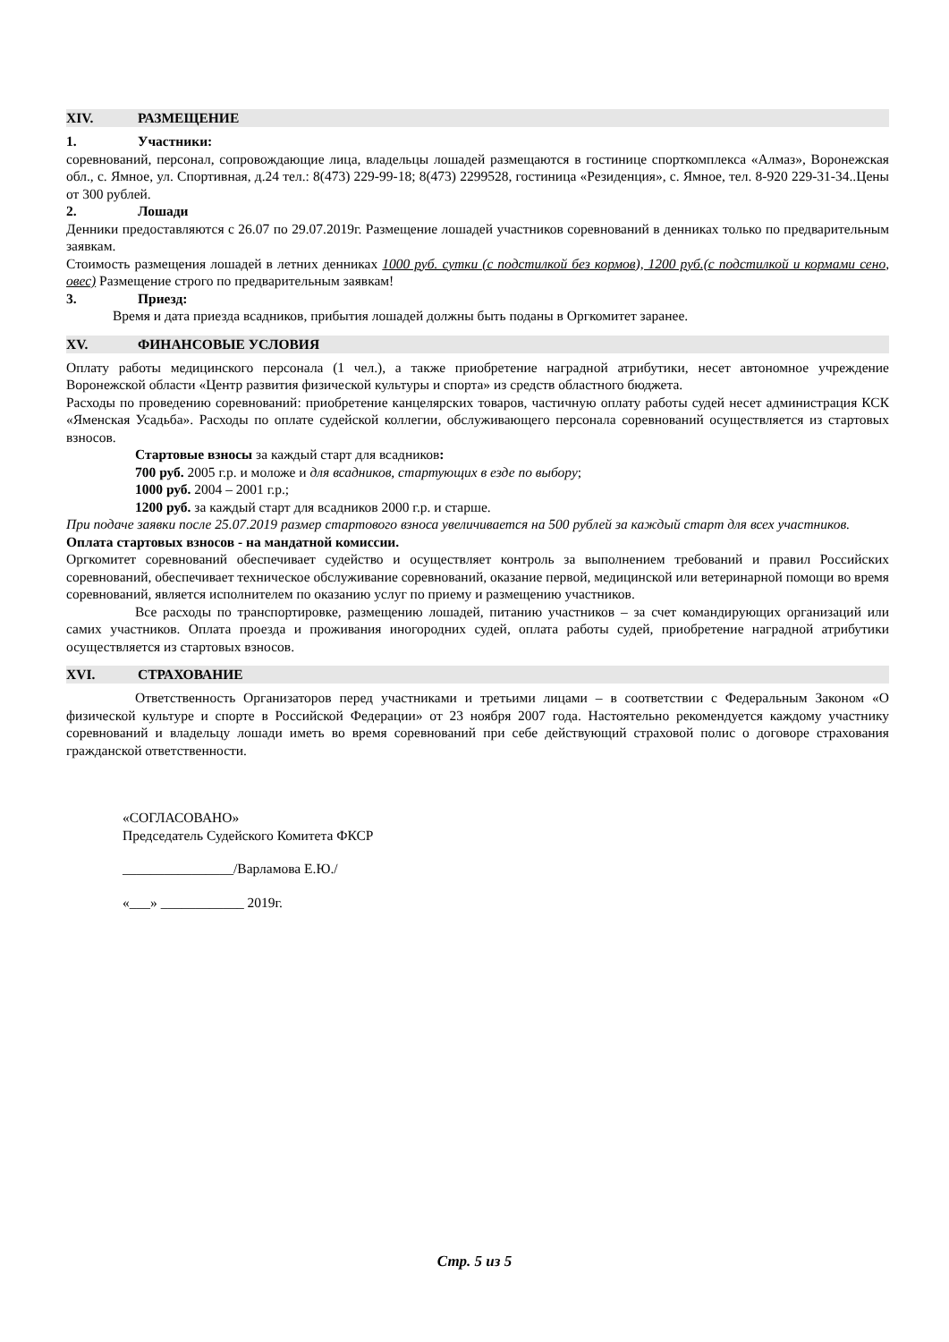XIV. РАЗМЕЩЕНИЕ
1. Участники:
соревнований, персонал, сопровождающие лица, владельцы лошадей размещаются в гостинице спорткомплекса «Алмаз», Воронежская обл., с. Ямное, ул. Спортивная, д.24 тел.: 8(473) 229-99-18; 8(473) 2299528, гостиница «Резиденция», с. Ямное, тел. 8-920 229-31-34..Цены от 300 рублей.
2. Лошади
Денники предоставляются с 26.07 по 29.07.2019г. Размещение лошадей участников соревнований в денниках только по предварительным заявкам.
Стоимость размещения лошадей в летних денниках 1000 руб. сутки (с подстилкой без кормов), 1200 руб.(с подстилкой и кормами сено, овес) Размещение строго по предварительным заявкам!
3. Приезд:
Время и дата приезда всадников, прибытия лошадей должны быть поданы в Оргкомитет заранее.
XV. ФИНАНСОВЫЕ УСЛОВИЯ
Оплату работы медицинского персонала (1 чел.), а также приобретение наградной атрибутики, несет автономное учреждение Воронежской области «Центр развития физической культуры и спорта» из средств областного бюджета.
Расходы по проведению соревнований: приобретение канцелярских товаров, частичную оплату работы судей несет администрация КСК «Яменская Усадьба». Расходы по оплате судейской коллегии, обслуживающего персонала соревнований осуществляется из стартовых взносов.
Стартовые взносы за каждый старт для всадников:
700 руб. 2005 г.р. и моложе и для всадников, стартующих в езде по выбору;
1000 руб. 2004 – 2001 г.р.;
1200 руб. за каждый старт для всадников 2000 г.р. и старше.
При подаче заявки после 25.07.2019 размер стартового взноса увеличивается на 500 рублей за каждый старт для всех участников.
Оплата стартовых взносов - на мандатной комиссии.
Оргкомитет соревнований обеспечивает судейство и осуществляет контроль за выполнением требований и правил Российских соревнований, обеспечивает техническое обслуживание соревнований, оказание первой, медицинской или ветеринарной помощи во время соревнований, является исполнителем по оказанию услуг по приему и размещению участников.
Все расходы по транспортировке, размещению лошадей, питанию участников – за счет командирующих организаций или самих участников. Оплата проезда и проживания иногородних судей, оплата работы судей, приобретение наградной атрибутики осуществляется из стартовых взносов.
XVI. СТРАХОВАНИЕ
Ответственность Организаторов перед участниками и третьими лицами – в соответствии с Федеральным Законом «О физической культуре и спорте в Российской Федерации» от 23 ноября 2007 года. Настоятельно рекомендуется каждому участнику соревнований и владельцу лошади иметь во время соревнований при себе действующий страховой полис о договоре страхования гражданской ответственности.
«СОГЛАСОВАНО»
Председатель Судейского Комитета ФКСР
________________/Варламова Е.Ю./
«___» ____________ 2019г.
Стр. 5 из 5